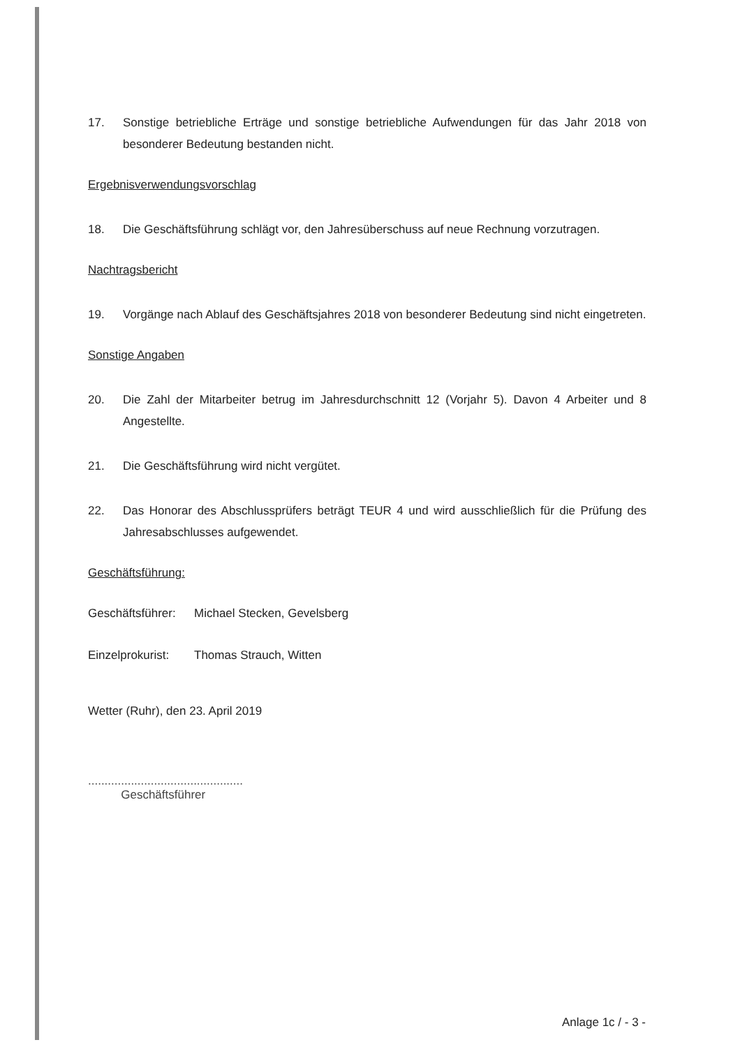17. Sonstige betriebliche Erträge und sonstige betriebliche Aufwendungen für das Jahr 2018 von besonderer Bedeutung bestanden nicht.
Ergebnisverwendungsvorschlag
18. Die Geschäftsführung schlägt vor, den Jahresüberschuss auf neue Rechnung vorzutragen.
Nachtragsbericht
19. Vorgänge nach Ablauf des Geschäftsjahres 2018 von besonderer Bedeutung sind nicht eingetreten.
Sonstige Angaben
20. Die Zahl der Mitarbeiter betrug im Jahresdurchschnitt 12 (Vorjahr 5). Davon 4 Arbeiter und 8 Angestellte.
21. Die Geschäftsführung wird nicht vergütet.
22. Das Honorar des Abschlussprüfers beträgt TEUR 4 und wird ausschließlich für die Prüfung des Jahresabschlusses aufgewendet.
Geschäftsführung:
Geschäftsführer: Michael Stecken, Gevelsberg
Einzelprokurist: Thomas Strauch, Witten
Wetter (Ruhr), den 23. April 2019
...............................................
Geschäftsführer
Anlage 1c / - 3 -